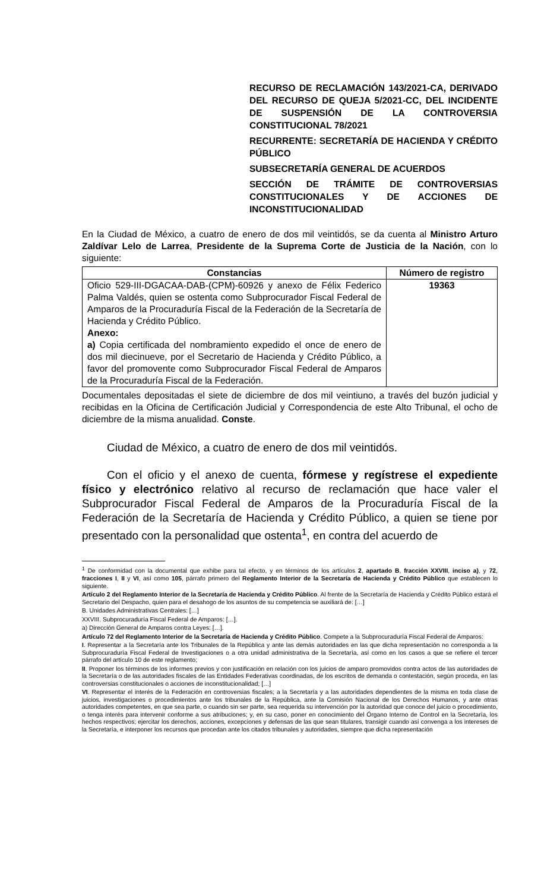RECURSO DE RECLAMACIÓN 143/2021-CA, DERIVADO DEL RECURSO DE QUEJA 5/2021-CC, DEL INCIDENTE DE SUSPENSIÓN DE LA CONTROVERSIA CONSTITUCIONAL 78/2021
RECURRENTE: SECRETARÍA DE HACIENDA Y CRÉDITO PÚBLICO
SUBSECRETARÍA GENERAL DE ACUERDOS
SECCIÓN DE TRÁMITE DE CONTROVERSIAS CONSTITUCIONALES Y DE ACCIONES DE INCONSTITUCIONALIDAD
En la Ciudad de México, a cuatro de enero de dos mil veintidós, se da cuenta al Ministro Arturo Zaldívar Lelo de Larrea, Presidente de la Suprema Corte de Justicia de la Nación, con lo siguiente:
| Constancias | Número de registro |
| --- | --- |
| Oficio 529-III-DGACAA-DAB-(CPM)-60926 y anexo de Félix Federico Palma Valdés, quien se ostenta como Subprocurador Fiscal Federal de Amparos de la Procuraduría Fiscal de la Federación de la Secretaría de Hacienda y Crédito Público. Anexo: a) Copia certificada del nombramiento expedido el once de enero de dos mil diecinueve, por el Secretario de Hacienda y Crédito Público, a favor del promovente como Subprocurador Fiscal Federal de Amparos de la Procuraduría Fiscal de la Federación. | 19363 |
Documentales depositadas el siete de diciembre de dos mil veintiuno, a través del buzón judicial y recibidas en la Oficina de Certificación Judicial y Correspondencia de este Alto Tribunal, el ocho de diciembre de la misma anualidad. Conste.
Ciudad de México, a cuatro de enero de dos mil veintidós.
Con el oficio y el anexo de cuenta, fórmese y regístrese el expediente físico y electrónico relativo al recurso de reclamación que hace valer el Subprocurador Fiscal Federal de Amparos de la Procuraduría Fiscal de la Federación de la Secretaría de Hacienda y Crédito Público, a quien se tiene por presentado con la personalidad que ostenta<sup>1</sup>, en contra del acuerdo de
<sup>1</sup> De conformidad con la documental que exhibe para tal efecto, y en términos de los artículos 2, apartado B, fracción XXVIII, inciso a), y 72, fracciones I, II y VI, así como 105, párrafo primero del Reglamento Interior de la Secretaría de Hacienda y Crédito Público que establecen lo siguiente.
Artículo 2 del Reglamento Interior de la Secretaría de Hacienda y Crédito Público. Al frente de la Secretaría de Hacienda y Crédito Público estará el Secretario del Despacho, quien para el desahogo de los asuntos de su competencia se auxiliará de: […]
B. Unidades Administrativas Centrales: […]
XXVIII. Subprocuraduría Fiscal Federal de Amparos: […].
a) Dirección General de Amparos contra Leyes: […].
Artículo 72 del Reglamento Interior de la Secretaría de Hacienda y Crédito Público. Compete a la Subprocuraduría Fiscal Federal de Amparos:
I. Representar a la Secretaría ante los Tribunales de la República y ante las demás autoridades en las que dicha representación no corresponda a la Subprocuraduría Fiscal Federal de Investigaciones o a otra unidad administrativa de la Secretaría, así como en los casos a que se refiere el tercer párrafo del artículo 10 de este reglamento;
II. Proponer los términos de los informes previos y con justificación en relación con los juicios de amparo promovidos contra actos de las autoridades de la Secretaría o de las autoridades fiscales de las Entidades Federativas coordinadas, de los escritos de demanda o contestación, según proceda, en las controversias constitucionales o acciones de inconstitucionalidad; […]
VI. Representar el interés de la Federación en controversias fiscales; a la Secretaría y a las autoridades dependientes de la misma en toda clase de juicios, investigaciones o procedimientos ante los tribunales de la República, ante la Comisión Nacional de los Derechos Humanos, y ante otras autoridades competentes, en que sea parte, o cuando sin ser parte, sea requerida su intervención por la autoridad que conoce del juicio o procedimiento, o tenga interés para intervenir conforme a sus atribuciones; y, en su caso, poner en conocimiento del Órgano Interno de Control en la Secretaría, los hechos respectivos; ejercitar los derechos, acciones, excepciones y defensas de las que sean titulares, transigir cuando así convenga a los intereses de la Secretaría, e interponer los recursos que procedan ante los citados tribunales y autoridades, siempre que dicha representación